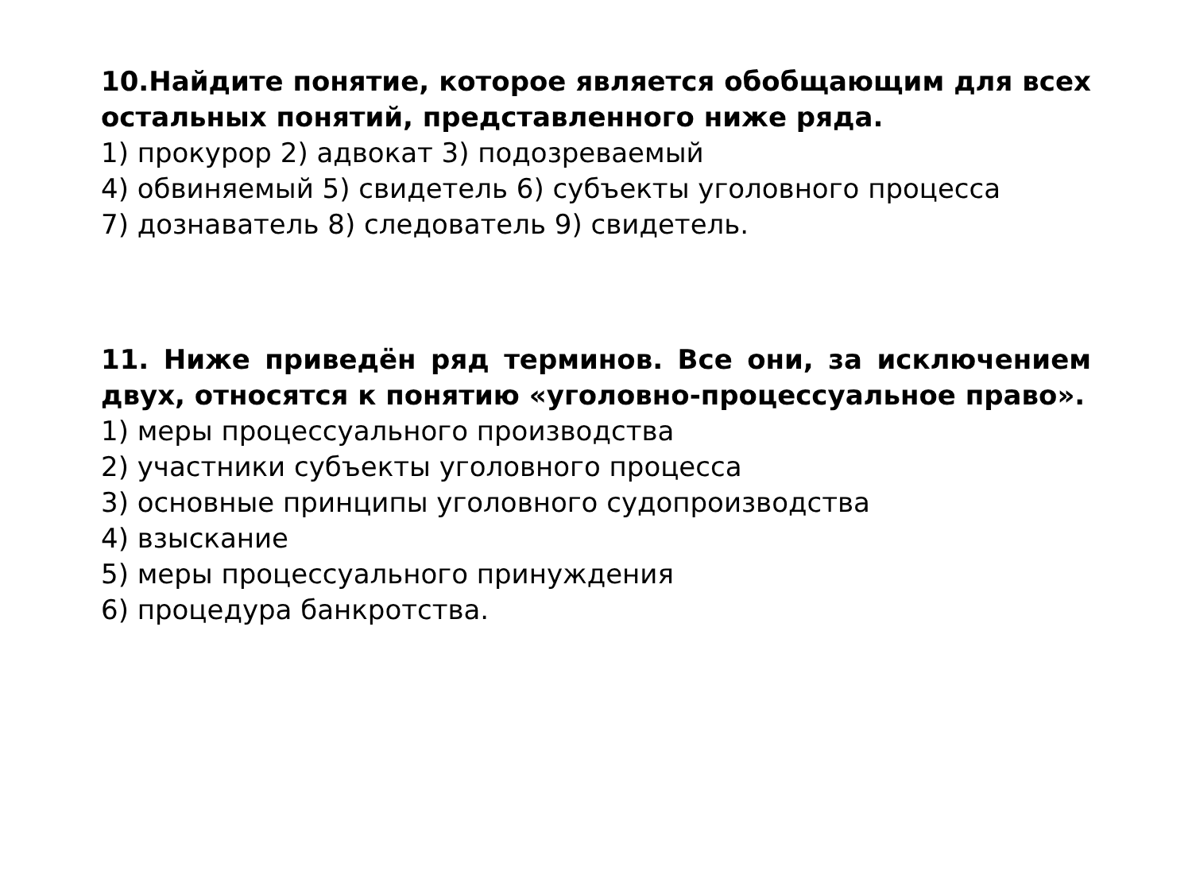10.Найдите понятие, которое является обобщающим для всех остальных понятий, представленного ниже ряда.
1) прокурор 2) адвокат 3) подозреваемый
4) обвиняемый 5) свидетель 6) субъекты уголовного процесса
7) дознаватель 8) следователь 9) свидетель.
11. Ниже приведён ряд терминов. Все они, за исключением двух, относятся к понятию «уголовно-процессуальное право».
1) меры процессуального производства
2) участники субъекты уголовного процесса
3) основные принципы уголовного судопроизводства
4) взыскание
5) меры процессуального принуждения
6) процедура банкротства.